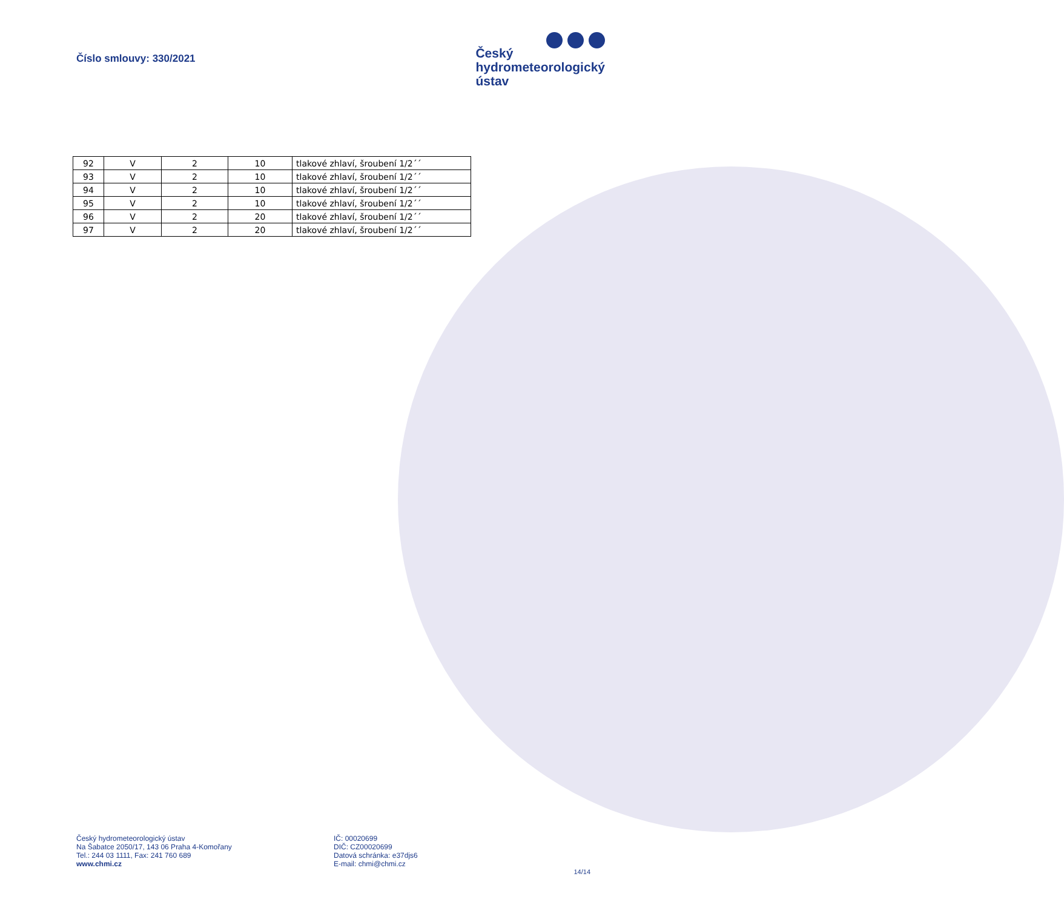Číslo smlouvy: 330/2021
Český
hydrometeorologický
ústav
| 92 | V | 2 | 10 | tlakové zhlaví, šroubení 1/2´´ |
| 93 | V | 2 | 10 | tlakové zhlaví, šroubení 1/2´´ |
| 94 | V | 2 | 10 | tlakové zhlaví, šroubení 1/2´´ |
| 95 | V | 2 | 10 | tlakové zhlaví, šroubení 1/2´´ |
| 96 | V | 2 | 20 | tlakové zhlaví, šroubení 1/2´´ |
| 97 | V | 2 | 20 | tlakové zhlaví, šroubení 1/2´´ |
Český hydrometeorologický ústav
Na Šabatce 2050/17, 143 06 Praha 4-Komořany
Tel.: 244 03 1111, Fax: 241 760 689
www.chmi.cz
IČ: 00020699
DIČ: CZ00020699
Datová schránka: e37djs6
E-mail: chmi@chmi.cz
14/14